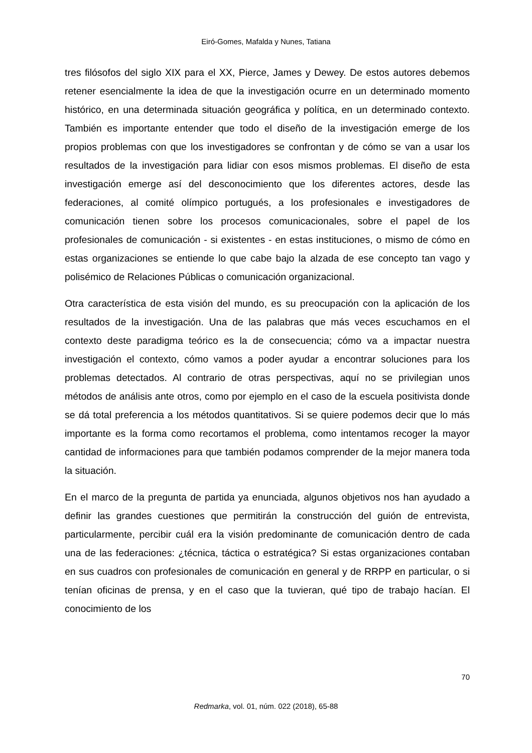Eiró-Gomes, Mafalda y Nunes, Tatiana
tres filósofos del siglo XIX para el XX, Pierce, James y Dewey. De estos autores debemos retener esencialmente la idea de que la investigación ocurre en un determinado momento histórico, en una determinada situación geográfica y política, en un determinado contexto. También es importante entender que todo el diseño de la investigación emerge de los propios problemas con que los investigadores se confrontan y de cómo se van a usar los resultados de la investigación para lidiar con esos mismos problemas. El diseño de esta investigación emerge así del desconocimiento que los diferentes actores, desde las federaciones, al comité olímpico portugués, a los profesionales e investigadores de comunicación tienen sobre los procesos comunicacionales, sobre el papel de los profesionales de comunicación - si existentes - en estas instituciones, o mismo de cómo en estas organizaciones se entiende lo que cabe bajo la alzada de ese concepto tan vago y polisémico de Relaciones Públicas o comunicación organizacional.
Otra característica de esta visión del mundo, es su preocupación con la aplicación de los resultados de la investigación. Una de las palabras que más veces escuchamos en el contexto deste paradigma teórico es la de consecuencia; cómo va a impactar nuestra investigación el contexto, cómo vamos a poder ayudar a encontrar soluciones para los problemas detectados. Al contrario de otras perspectivas, aquí no se privilegian unos métodos de análisis ante otros, como por ejemplo en el caso de la escuela positivista donde se dá total preferencia a los métodos quantitativos. Si se quiere podemos decir que lo más importante es la forma como recortamos el problema, como intentamos recoger la mayor cantidad de informaciones para que también podamos comprender de la mejor manera toda la situación.
En el marco de la pregunta de partida ya enunciada, algunos objetivos nos han ayudado a definir las grandes cuestiones que permitirán la construcción del guión de entrevista, particularmente, percibir cuál era la visión predominante de comunicación dentro de cada una de las federaciones: ¿técnica, táctica o estratégica? Si estas organizaciones contaban en sus cuadros con profesionales de comunicación en general y de RRPP en particular, o si tenían oficinas de prensa, y en el caso que la tuvieran, qué tipo de trabajo hacían. El conocimiento de los
70
Redmarka, vol. 01, núm. 022 (2018), 65-88